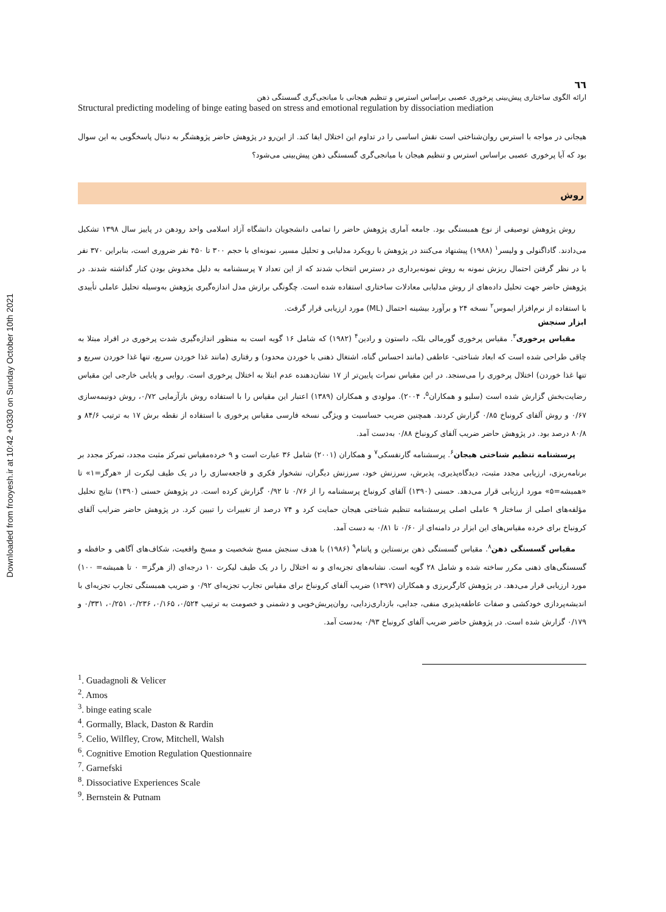Downloaded from frooyesh.ir at 10:42 +0330 on Sunday October 10th 2021
٦٦
ارائه الگوی ساختاری پیش‌بینی پرخوری عصبی براساس استرس و تنظیم هیجانی با میانجی‌گری گسستگی ذهن
Structural predicting modeling of binge eating based on stress and emotional regulation by dissociation mediation
هیجانی در مواجه با استرس روان‌شناختی است نقش اساسی را در تداوم این اختلال ایفا کند. از این‌رو در پژوهش حاضر پژوهشگر به دنبال پاسخگویی به این سوال بود که آیا پرخوری عصبی براساس استرس و تنظیم هیجان با میانجی‌گری گسستگی ذهن پیش‌بینی می‌شود؟
روش
روش پژوهش توصیفی از نوع همبستگی بود. جامعه آماری پژوهش حاضر را تمامی دانشجویان دانشگاه آزاد اسلامی واحد رودهن در پاییز سال ۱۳۹۸ تشکیل می‌دادند. گاداگنولی و ولیسر<sup>۱</sup> (۱۹۸۸) پیشنهاد می‌کنند در پژوهش با رویکرد مدلیابی و تحلیل مسیر، نمونه‌ای با حجم ۳۰۰ تا ۴۵۰ نفر ضروری است، بنابراین ۳۷۰ نفر با در نظر گرفتن احتمال ریزش نمونه به روش نمونه‌برداری در دسترس انتخاب شدند که از این تعداد ۷ پرسشنامه به دلیل مخدوش بودن کنار گذاشته شدند. در پژوهش حاضر جهت تحلیل داده‌های از روش مدلیابی معادلات ساختاری استفاده شده است. چگونگی برازش مدل اندازه‌گیری پژوهش به‌وسیله تحلیل عاملی تأییدی با استفاده از نرم‌افزار ایموس<sup>۲</sup> نسخه ۲۴ و برآورد بیشینه احتمال (ML) مورد ارزیابی قرار گرفت.
ابزار سنجش
مقیاس پرخوری<sup>۳</sup>. مقیاس پرخوری گورمالی بلک، داستون و رادین<sup>۴</sup> (۱۹۸۲) که شامل ۱۶ گویه است به منظور اندازه‌گیری شدت پرخوری در افراد مبتلا به چاقی طراحی شده است که ابعاد شناختی- عاطفی (مانند احساس گناه، اشتغال ذهنی با خوردن محدود) و رفتاری (مانند غذا خوردن سریع، تنها غذا خوردن سریع و تنها غذا خوردن) اختلال پرخوری را می‌سنجد. در این مقیاس نمرات پایین‌تر از ۱۷ نشان‌دهنده عدم ابتلا به اختلال پرخوری است. روایی و پایایی خارجی این مقیاس رضایت‌بخش گزارش شده است (سلیو و همکاران<sup>۵</sup>، ۲۰۰۴). مولودی و همکاران (۱۳۸۹) اعتبار این مقیاس را با استفاده روش بازآزمایی ۰/۷۲، روش دونیمه‌سازی ۰/۶۷ و روش آلفای کرونباخ ۰/۸۵ گزارش کردند. همچنین ضریب حساسیت و ویژگی نسخه فارسی مقیاس پرخوری با استفاده از نقطه برش ۱۷ به ترتیب ۸۴/۶ و ۸۰/۸ درصد بود. در پژوهش حاضر ضریب آلفای کرونباخ ۰/۸۸ به‌دست آمد.
پرسشنامه تنظیم شناختی هیجان<sup>۶</sup>. پرسشنامه گارنفسکی<sup>۷</sup> و همکاران (۲۰۰۱) شامل ۳۶ عبارت است و ۹ خرده‌مقیاس تمرکز مثبت مجدد، تمرکز مجدد بر برنامه‌ریزی، ارزیابی مجدد مثبت، دیدگاه‌پذیری، پذیرش، سرزنش خود، سرزنش دیگران، نشخوار فکری و فاجعه‌سازی را در یک طیف لیکرت از «هرگز=۱» تا «همیشه=۵» مورد ارزیابی قرار می‌دهد. حسنی (۱۳۹۰) آلفای کرونباخ پرسشنامه را از ۰/۷۶ تا ۰/۹۲ گزارش کرده است. در پژوهش حسنی (۱۳۹۰) نتایج تحلیل مؤلفه‌های اصلی از ساختار ۹ عاملی اصلی پرسشنامه تنظیم شناختی هیجان حمایت کرد و ۷۴ درصد از تغییرات را تبیین کرد. در پژوهش حاضر ضرایب آلفای کرونباخ برای خرده مقیاس‌های این ابزار در دامنه‌ای از ۰/۶۰ تا ۰/۸۱ به دست آمد.
مقیاس گسستگی ذهن<sup>۸</sup>. مقیاس گسستگی ذهن برنستاین و پاتنام<sup>۹</sup> (۱۹۸۶) با هدف سنجش مسخ شخصیت و مسخ واقعیت، شکاف‌های آگاهی و حافظه و گسستگی‌های ذهنی مکرر ساخته شده و شامل ۲۸ گویه است. نشانه‌های تجزیه‌ای و نه اختلال را در یک طیف لیکرت ۱۰ درجه‌ای (از هرگز= ۰ تا همیشه= ۱۰۰) مورد ارزیابی قرار می‌دهد. در پژوهش کارگربرزی و همکاران (۱۳۹۷) ضریب آلفای کرونباخ برای مقیاس تجارب تجزیه‌ای ۰/۹۲ و ضریب همبستگی تجارب تجزیه‌ای با اندیشه‌پردازی خودکشی و صفات عاطفه‌پذیری منفی، جدایی، بازداری‌زدایی، روان‌پریش‌خویی و دشمنی و خصومت به ترتیب ۰/۵۲۴، ۰/۱۶۵، ۰/۲۳۶، ۰/۲۵۱، ۰/۳۳۱ و ۰/۱۷۹ گزارش شده است. در پژوهش حاضر ضریب آلفای کرونباخ ۰/۹۳ به‌دست آمد.
<sup>1</sup>. Guadagnoli & Velicer
<sup>2</sup>. Amos
<sup>3</sup>. binge eating scale
<sup>4</sup>. Gormally, Black, Daston & Rardin
<sup>5</sup>. Celio, Wilfley, Crow, Mitchell, Walsh
<sup>6</sup>. Cognitive Emotion Regulation Questionnaire
<sup>7</sup>. Garnefski
<sup>8</sup>. Dissociative Experiences Scale
<sup>9</sup>. Bernstein & Putnam